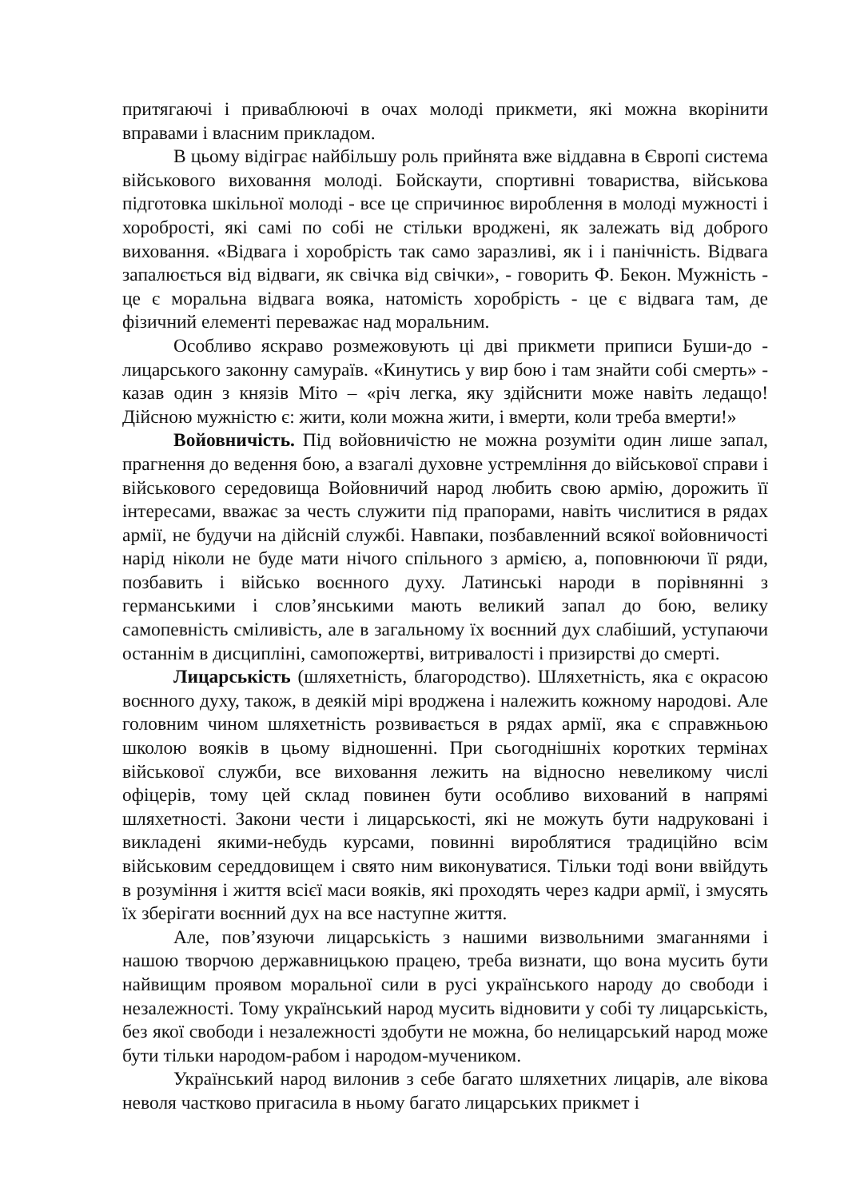притягаючі і приваблюючі в очах молоді прикмети, які можна вкорінити вправами і власним прикладом.
В цьому відіграє найбільшу роль прийнята вже віддавна в Європі система військового виховання молоді. Бойскаути, спортивні товариства, військова підготовка шкільної молоді - все це спричинює вироблення в молоді мужності і хоробрості, які самі по собі не стільки вроджені, як залежать від доброго виховання. «Відвага і хоробрість так само заразливі, як і і панічність. Відвага запалюється від відваги, як свічка від свічки», - говорить Ф. Бекон. Мужність - це є моральна відвага вояка, натомість хоробрість - це є відвага там, де фізичний елементі переважає над моральним.
Особливо яскраво розмежовують ці дві прикмети приписи Буши-до - лицарського законну самураїв. «Кинутись у вир бою і там знайти собі смерть» - казав один з князів Міто – «річ легка, яку здійснити може навіть ледащо! Дійсною мужністю є: жити, коли можна жити, і вмерти, коли треба вмерти!»
Войовничість. Під войовничістю не можна розуміти один лише запал, прагнення до ведення бою, а взагалі духовне устремління до військової справи і військового середовища Войовничий народ любить свою армію, дорожить її інтересами, вважає за честь служити під прапорами, навіть числитися в рядах армії, не будучи на дійсній службі. Навпаки, позбавленний всякої войовничості нарід ніколи не буде мати нічого спільного з армією, а, поповнюючи її ряди, позбавить і військо воєнного духу. Латинські народи в порівнянні з германськими і слов’янськими мають великий запал до бою, велику самопевність сміливість, але в загальному їх воєнний дух слабіший, уступаючи останнім в дисципліні, самопожертві, витривалості і призирстві до смерті.
Лицарськість (шляхетність, благородство). Шляхетність, яка є окрасою воєнного духу, також, в деякій мірі вроджена і належить кожному народові. Але головним чином шляхетність розвивається в рядах армії, яка є справжньою школою вояків в цьому відношенні. При сьогоднішніх коротких термінах військової служби, все виховання лежить на відносно невеликому числі офіцерів, тому цей склад повинен бути особливо вихований в напрямі шляхетності. Закони чести і лицарськості, які не можуть бути надруковані і викладені якими-небудь курсами, повинні вироблятися традиційно всім військовим середдовищем і свято ним виконуватися. Тільки тоді вони ввійдуть в розуміння і життя всієї маси вояків, які проходять через кадри армії, і змусять їх зберігати воєнний дух на все наступне життя.
Але, пов’язуючи лицарськість з нашими визвольними змаганнями і нашою творчою державницькою працею, треба визнати, що вона мусить бути найвищим проявом моральної сили в русі українського народу до свободи і незалежності. Тому український народ мусить відновити у собі ту лицарськість, без якої свободи і незалежності здобути не можна, бо нелицарський народ може бути тільки народом-рабом і народом-мучеником.
Український народ вилонив з себе багато шляхетних лицарів, але вікова неволя частково пригасила в ньому багато лицарських прикмет і